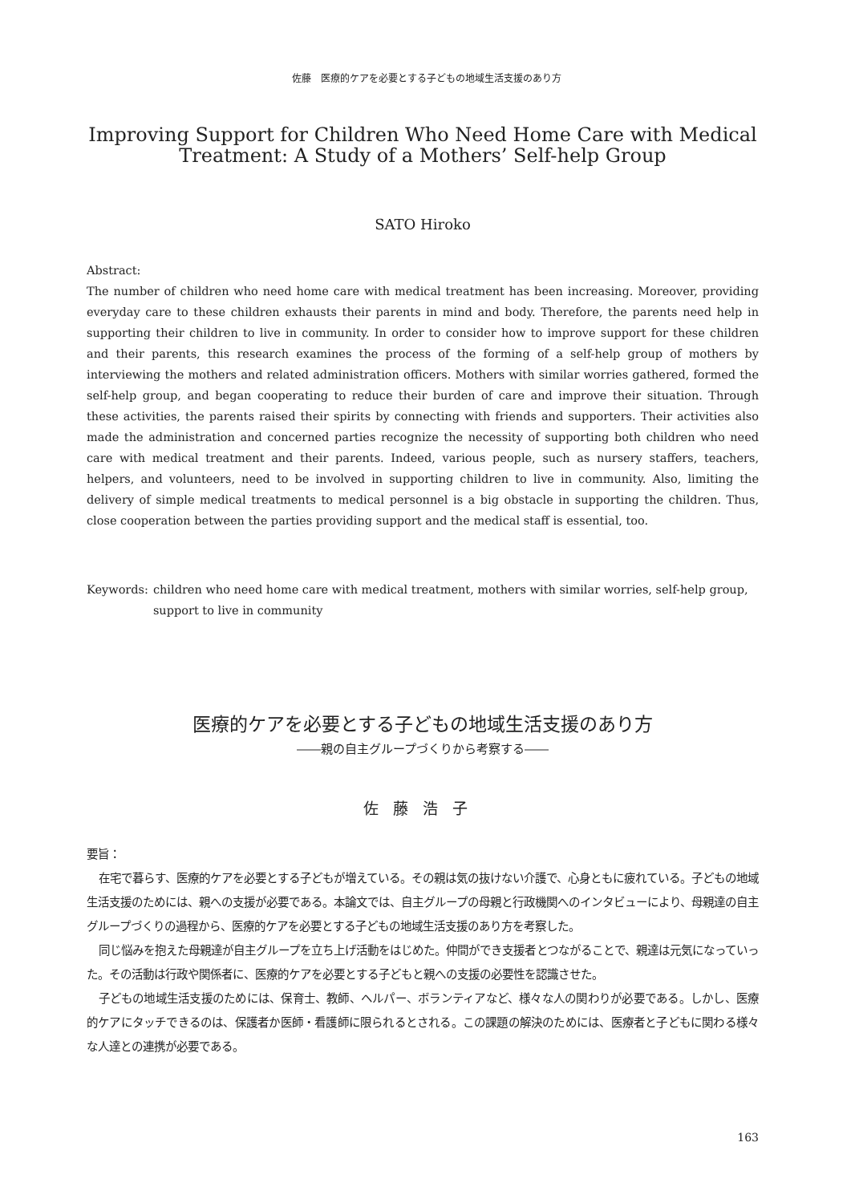佐藤　医療的ケアを必要とする子どもの地域生活支援のあり方
Improving Support for Children Who Need Home Care with Medical
Treatment: A Study of a Mothers’ Self-help Group
SATO Hiroko
Abstract:
The number of children who need home care with medical treatment has been increasing. Moreover, providing everyday care to these children exhausts their parents in mind and body. Therefore, the parents need help in supporting their children to live in community. In order to consider how to improve support for these children and their parents, this research examines the process of the forming of a self-help group of mothers by interviewing the mothers and related administration officers. Mothers with similar worries gathered, formed the self-help group, and began cooperating to reduce their burden of care and improve their situation. Through these activities, the parents raised their spirits by connecting with friends and supporters. Their activities also made the administration and concerned parties recognize the necessity of supporting both children who need care with medical treatment and their parents. Indeed, various people, such as nursery staffers, teachers, helpers, and volunteers, need to be involved in supporting children to live in community. Also, limiting the delivery of simple medical treatments to medical personnel is a big obstacle in supporting the children. Thus, close cooperation between the parties providing support and the medical staff is essential, too.
Keywords: children who need home care with medical treatment, mothers with similar worries, self-help group, support to live in community
医療的ケアを必要とする子どもの地域生活支援のあり方
――親の自主グループづくりから考察する――
佐藤浩子
要旨：
在宅で暮らす、医療的ケアを必要とする子どもが増えている。その親は気の抜けない介護で、心身ともに疲れている。子どもの地域生活支援のためには、親への支援が必要である。本論文では、自主グループの母親と行政機関へのインタビューにより、母親達の自主グループづくりの過程から、医療的ケアを必要とする子どもの地域生活支援のあり方を考察した。
同じ悩みを抱えた母親達が自主グループを立ち上げ活動をはじめた。仲間ができ支援者とつながることで、親達は元気になっていった。その活動は行政や関係者に、医療的ケアを必要とする子どもと親への支援の必要性を認識させた。
子どもの地域生活支援のためには、保育士、教師、ヘルパー、ボランティアなど、様々な人の関わりが必要である。しかし、医療的ケアにタッチできるのは、保護者か医師・看護師に限られるとされる。この課題の解決のためには、医療者と子どもに関わる様々な人達との連携が必要である。
163